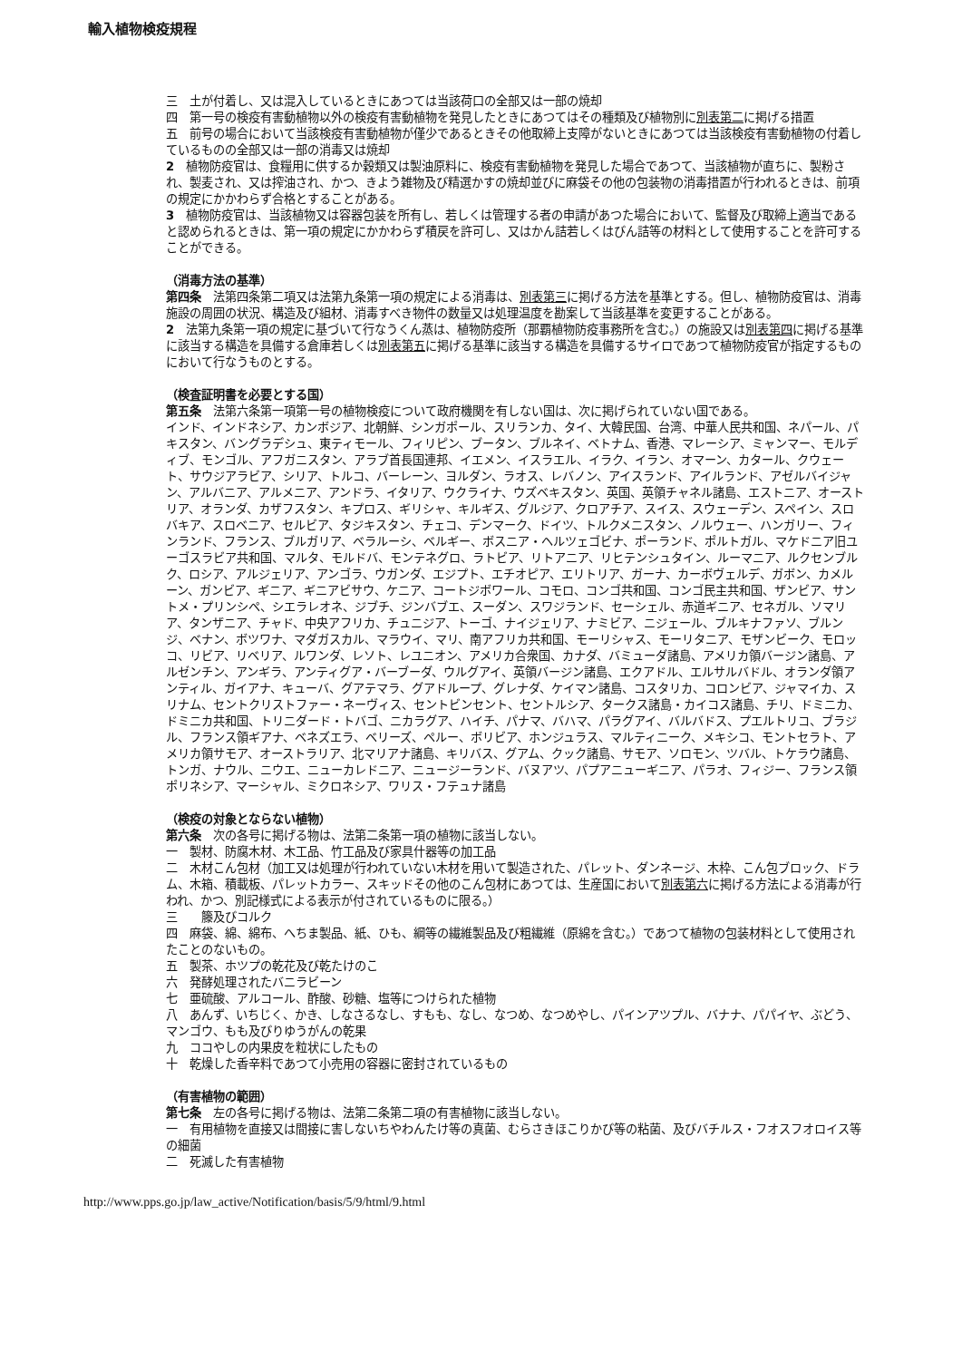輸入植物検疫規程
三　土が付着し、又は混入しているときにあつては当該荷口の全部又は一部の焼却
四　第一号の検疫有害動植物以外の検疫有害動植物を発見したときにあつてはその種類及び植物別に別表第二に掲げる措置
五　前号の場合において当該検疫有害動植物が僅少であるときその他取締上支障がないときにあつては当該検疫有害動植物の付着しているものの全部又は一部の消毒又は焼却
2　植物防疫官は、食糧用に供するか穀類又は製油原料に、検疫有害動植物を発見した場合であつて、当該植物が直ちに、製粉され、製麦され、又は搾油され、かつ、きよう雑物及び精選かすの焼却並びに麻袋その他の包装物の消毒措置が行われるときは、前項の規定にかかわらず合格とすることがある。
3　植物防疫官は、当該植物又は容器包装を所有し、若しくは管理する者の申請があつた場合において、監督及び取締上適当であると認められるときは、第一項の規定にかかわらず積戻を許可し、又はかん詰若しくはびん詰等の材料として使用することを許可することができる。
（消毒方法の基準）
第四条　法第四条第二項又は法第九条第一項の規定による消毒は、別表第三に掲げる方法を基準とする。但し、植物防疫官は、消毒施設の周囲の状況、構造及び組材、消毒すべき物件の数量又は処理温度を勘案して当該基準を変更することがある。
2　法第九条第一項の規定に基づいて行なうくん蒸は、植物防疫所（那覇植物防疫事務所を含む。）の施設又は別表第四に掲げる基準に該当する構造を具備する倉庫若しくは別表第五に掲げる基準に該当する構造を具備するサイロであつて植物防疫官が指定するものにおいて行なうものとする。
（検査証明書を必要とする国）
第五条　法第六条第一項第一号の植物検疫について政府機関を有しない国は、次に掲げられていない国である。
インド、インドネシア、カンボジア、北朝鮮、シンガポール、スリランカ、タイ、大韓民国、台湾、中華人民共和国、ネパール、パキスタン、バングラデシュ、東ティモール、フィリピン、ブータン、ブルネイ、ベトナム、香港、マレーシア、ミャンマー、モルディブ、モンゴル、アフガニスタン、アラブ首長国連邦、イエメン、イスラエル、イラク、イラン、オマーン、カタール、クウェート、サウジアラビア、シリア、トルコ、バーレーン、ヨルダン、ラオス、レバノン、アイスランド、アイルランド、アゼルバイジャン、アルバニア、アルメニア、アンドラ、イタリア、ウクライナ、ウズベキスタン、英国、英領チャネル諸島、エストニア、オーストリア、オランダ、カザフスタン、キプロス、ギリシャ、キルギス、グルジア、クロアチア、スイス、スウェーデン、スペイン、スロバキア、スロベニア、セルビア、タジキスタン、チェコ、デンマーク、ドイツ、トルクメニスタン、ノルウェー、ハンガリー、フィンランド、フランス、ブルガリア、ベラルーシ、ベルギー、ボスニア・ヘルツェゴビナ、ポーランド、ポルトガル、マケドニア旧ユーゴスラビア共和国、マルタ、モルドバ、モンテネグロ、ラトビア、リトアニア、リヒテンシュタイン、ルーマニア、ルクセンブルク、ロシア、アルジェリア、アンゴラ、ウガンダ、エジプト、エチオピア、エリトリア、ガーナ、カーボヴェルデ、ガボン、カメルーン、ガンビア、ギニア、ギニアビサウ、ケニア、コートジボワール、コモロ、コンゴ共和国、コンゴ民主共和国、ザンビア、サントメ・プリンシペ、シエラレオネ、ジブチ、ジンバブエ、スーダン、スワジランド、セーシェル、赤道ギニア、セネガル、ソマリア、タンザニア、チャド、中央アフリカ、チュニジア、トーゴ、ナイジェリア、ナミビア、ニジェール、ブルキナファソ、ブルンジ、ベナン、ボツワナ、マダガスカル、マラウイ、マリ、南アフリカ共和国、モーリシャス、モーリタニア、モザンビーク、モロッコ、リビア、リベリア、ルワンダ、レソト、レユニオン、アメリカ合衆国、カナダ、バミューダ諸島、アメリカ領バージン諸島、アルゼンチン、アンギラ、アンティグア・バーブーダ、ウルグアイ、英領バージン諸島、エクアドル、エルサルバドル、オランダ領アンティル、ガイアナ、キューバ、グアテマラ、グアドループ、グレナダ、ケイマン諸島、コスタリカ、コロンビア、ジャマイカ、スリナム、セントクリストファー・ネーヴィス、セントビンセント、セントルシア、タークス諸島・カイコス諸島、チリ、ドミニカ、ドミニカ共和国、トリニダード・トバゴ、ニカラグア、ハイチ、パナマ、バハマ、パラグアイ、バルバドス、プエルトリコ、ブラジル、フランス領ギアナ、ベネズエラ、ベリーズ、ペルー、ボリビア、ホンジュラス、マルティニーク、メキシコ、モントセラト、アメリカ領サモア、オーストラリア、北マリアナ諸島、キリバス、グアム、クック諸島、サモア、ソロモン、ツバル、トケラウ諸島、トンガ、ナウル、ニウエ、ニューカレドニア、ニュージーランド、バヌアツ、パプアニューギニア、パラオ、フィジー、フランス領ポリネシア、マーシャル、ミクロネシア、ワリス・フテュナ諸島
（検疫の対象とならない植物）
第六条　次の各号に掲げる物は、法第二条第一項の植物に該当しない。
一　製材、防腐木材、木工品、竹工品及び家具什器等の加工品
二　木材こん包材（加工又は処理が行われていない木材を用いて製造された、パレット、ダンネージ、木枠、こん包ブロック、ドラム、木箱、積載板、パレットカラー、スキッドその他のこん包材にあつては、生産国において別表第六に掲げる方法による消毒が行われ、かつ、別記様式による表示が付されているものに限る。）
三　　籐及びコルク
四　麻袋、綿、綿布、へちま製品、紙、ひも、綱等の繊維製品及び粗繊維（原綿を含む。）であつて植物の包装材料として使用されたことのないもの。
五　製茶、ホツプの乾花及び乾たけのこ
六　発酵処理されたバニラビーン
七　亜硫酸、アルコール、酢酸、砂糖、塩等につけられた植物
八　あんず、いちじく、かき、しなさるなし、すもも、なし、なつめ、なつめやし、パインアツプル、バナナ、パパイヤ、ぶどう、マンゴウ、もも及びりゆうがんの乾果
九　ココやしの内果皮を粒状にしたもの
十　乾燥した香辛料であつて小売用の容器に密封されているもの
（有害植物の範囲）
第七条　左の各号に掲げる物は、法第二条第二項の有害植物に該当しない。
一　有用植物を直接又は間接に害しないちやわんたけ等の真菌、むらさきほこりかび等の粘菌、及びバチルス・フオスフオロイス等の細菌
二　死滅した有害植物
http://www.pps.go.jp/law_active/Notification/basis/5/9/html/9.html